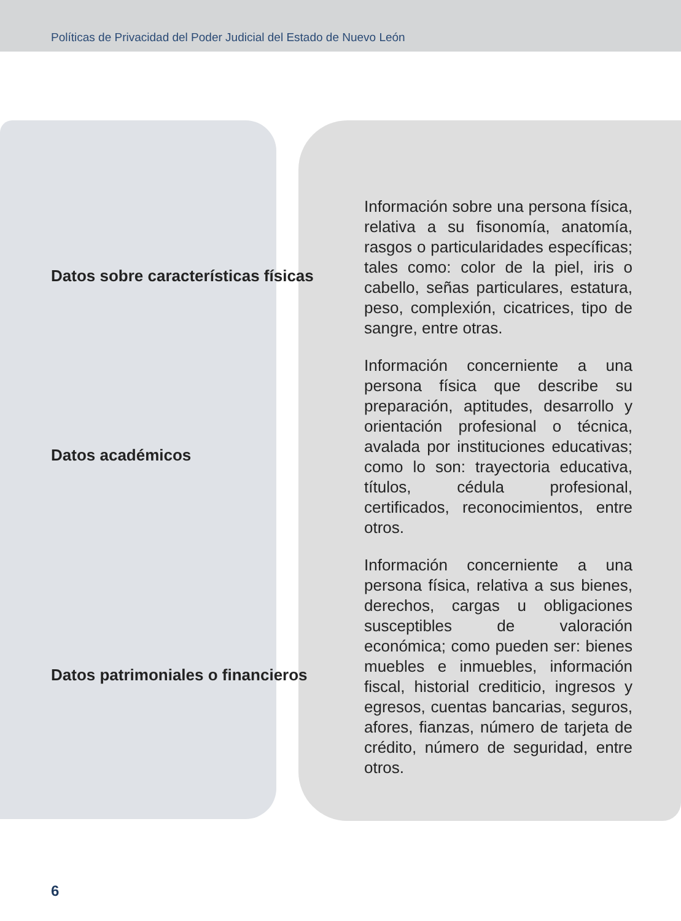Políticas de Privacidad del Poder Judicial del Estado de Nuevo León
| Datos sobre características físicas | Información sobre una persona física, relativa a su fisonomía, anatomía, rasgos o particularidades específicas; tales como: color de la piel, iris o cabello, señas particulares, estatura, peso, complexión, cicatrices, tipo de sangre, entre otras. |
| Datos académicos | Información concerniente a una persona física que describe su preparación, aptitudes, desarrollo y orientación profesional o técnica, avalada por instituciones educativas; como lo son: trayectoria educativa, títulos, cédula profesional, certificados, reconocimientos, entre otros. |
| Datos patrimoniales o financieros | Información concerniente a una persona física, relativa a sus bienes, derechos, cargas u obligaciones susceptibles de valoración económica; como pueden ser: bienes muebles e inmuebles, información fiscal, historial crediticio, ingresos y egresos, cuentas bancarias, seguros, afores, fianzas, número de tarjeta de crédito, número de seguridad, entre otros. |
6